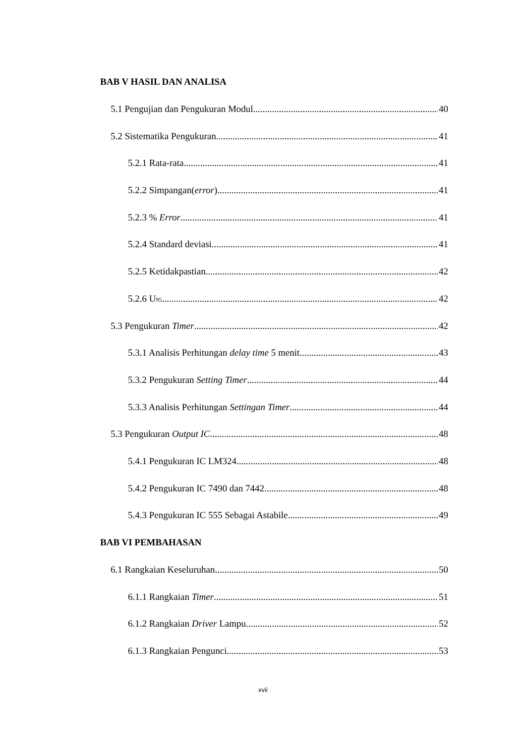BAB V HASIL DAN ANALISA
5.1 Pengujian dan Pengukuran Modul 40
5.2 Sistematika Pengukuran 41
5.2.1 Rata-rata 41
5.2.2 Simpangan(error) 41
5.2.3 % Error 41
5.2.4 Standard deviasi 41
5.2.5 Ketidakpastian 42
5.2.6 U<sub>95</sub> 42
5.3 Pengukuran Timer 42
5.3.1 Analisis Perhitungan delay time 5 menit 43
5.3.2 Pengukuran Setting Timer 44
5.3.3 Analisis Perhitungan Settingan Timer 44
5.3 Pengukuran Output IC 48
5.4.1 Pengukuran IC LM324 48
5.4.2 Pengukuran IC 7490 dan 7442 48
5.4.3 Pengukuran IC 555 Sebagai Astabile 49
BAB VI PEMBAHASAN
6.1 Rangkaian Keseluruhan 50
6.1.1 Rangkaian Timer 51
6.1.2 Rangkaian Driver Lampu 52
6.1.3 Rangkaian Pengunci 53
xvii